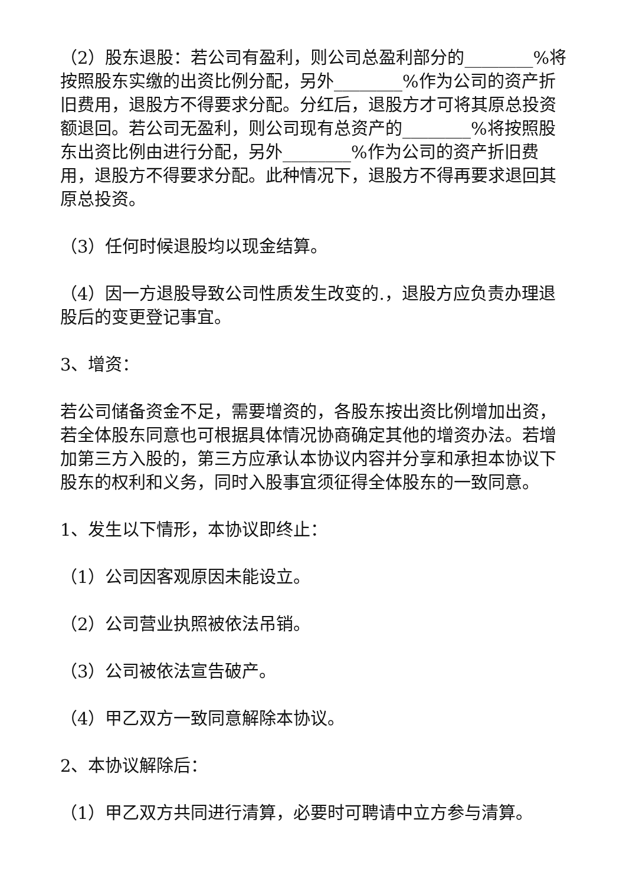（2）股东退股：若公司有盈利，则公司总盈利部分的________%将按照股东实缴的出资比例分配，另外________%作为公司的资产折旧费用，退股方不得要求分配。分红后，退股方才可将其原总投资额退回。若公司无盈利，则公司现有总资产的________%将按照股东出资比例由进行分配，另外________%作为公司的资产折旧费用，退股方不得要求分配。此种情况下，退股方不得再要求退回其原总投资。
（3）任何时候退股均以现金结算。
（4）因一方退股导致公司性质发生改变的.，退股方应负责办理退股后的变更登记事宜。
3、增资：
若公司储备资金不足，需要增资的，各股东按出资比例增加出资，若全体股东同意也可根据具体情况协商确定其他的增资办法。若增加第三方入股的，第三方应承认本协议内容并分享和承担本协议下股东的权利和义务，同时入股事宜须征得全体股东的一致同意。
1、发生以下情形，本协议即终止：
（1）公司因客观原因未能设立。
（2）公司营业执照被依法吊销。
（3）公司被依法宣告破产。
（4）甲乙双方一致同意解除本协议。
2、本协议解除后：
（1）甲乙双方共同进行清算，必要时可聘请中立方参与清算。